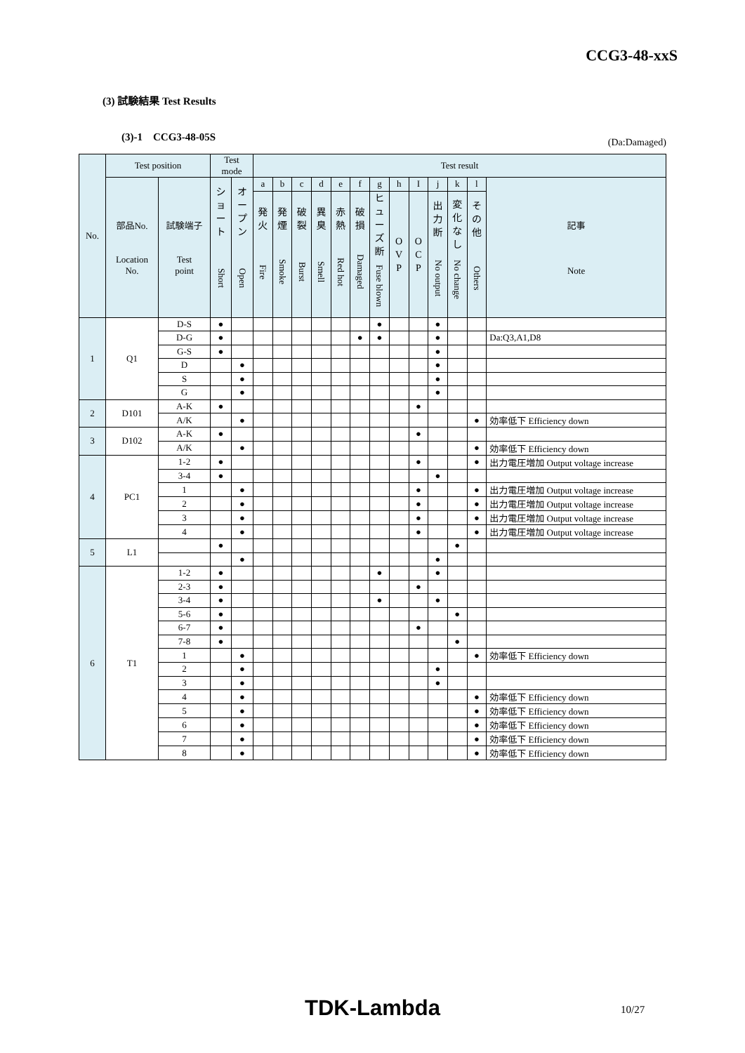CCG3-48-xxS
(3) 試験結果 Test Results
(3)-1 CCG3-48-05S (Da:Damaged)
| No. | Test position | | Test mode | | Test result | | | | | | | | | | | | |
| --- | --- | --- | --- | --- | --- | --- | --- | --- | --- | --- | --- | --- | --- | --- | --- | --- | --- |
| | 部品No. Location No. | 試験端子 Test point | シ ョ ー ト Short | オ ー プ ン Open | a | b | c | d | e | f | g | h | I | j | k | l | 記事 Note |
| | | | | | 発 火 Fire | 発 煙 Smoke | 破 裂 Burst | 異 臭 Smell | 赤 熱 Red hot | 破 損 Damaged | ヒ ュ ー ズ 断 Fuse blown | O V P | O C P | 出 力 断 No output | 変 化 な し No change | そ の 他 Others | |
| 1 | Q1 | D-S | ● | | | | | | | | ● | | | ● | | | |
| | | D-G | ● | | | | | | | ● | ● | | | ● | | | Da:Q3,A1,D8 |
| | | G-S | ● | | | | | | | | | | | ● | | | |
| | | D | | ● | | | | | | | | | | ● | | | |
| | | S | | ● | | | | | | | | | | ● | | | |
| | | G | | ● | | | | | | | | | | ● | | | |
| 2 | D101 | A-K | ● | | | | | | | | | | ● | | | | |
| | | A/K | | ● | | | | | | | | | | | | ● | 効率低下 Efficiency down |
| 3 | D102 | A-K | ● | | | | | | | | | | ● | | | | |
| | | A/K | | ● | | | | | | | | | | | | ● | 効率低下 Efficiency down |
| 4 | PC1 | 1-2 | ● | | | | | | | | | | ● | | | ● | 出力電圧増加 Output voltage increase |
| | | 3-4 | ● | | | | | | | | | | | ● | | | |
| | | 1 | | ● | | | | | | | | | ● | | | ● | 出力電圧増加 Output voltage increase |
| | | 2 | | ● | | | | | | | | | ● | | | ● | 出力電圧増加 Output voltage increase |
| | | 3 | | ● | | | | | | | | | ● | | | ● | 出力電圧増加 Output voltage increase |
| | | 4 | | ● | | | | | | | | | ● | | | ● | 出力電圧増加 Output voltage increase |
| 5 | L1 | | ● | | | | | | | | | | | | ● | | |
| | | | | ● | | | | | | | | | | ● | | | |
| 6 | T1 | 1-2 | ● | | | | | | | | ● | | | ● | | | |
| | | 2-3 | ● | | | | | | | | | | ● | | | | |
| | | 3-4 | ● | | | | | | | | ● | | | ● | | | |
| | | 5-6 | ● | | | | | | | | | | | | ● | | |
| | | 6-7 | ● | | | | | | | | | | ● | | | | |
| | | 7-8 | ● | | | | | | | | | | | | ● | | |
| | | 1 | | ● | | | | | | | | | | | | ● | 効率低下 Efficiency down |
| | | 2 | | ● | | | | | | | | | | ● | | | |
| | | 3 | | ● | | | | | | | | | | ● | | | |
| | | 4 | | ● | | | | | | | | | | | | ● | 効率低下 Efficiency down |
| | | 5 | | ● | | | | | | | | | | | | ● | 効率低下 Efficiency down |
| | | 6 | | ● | | | | | | | | | | | | ● | 効率低下 Efficiency down |
| | | 7 | | ● | | | | | | | | | | | | ● | 効率低下 Efficiency down |
| | | 8 | | ● | | | | | | | | | | | | ● | 効率低下 Efficiency down |
TDK-Lambda 10/27